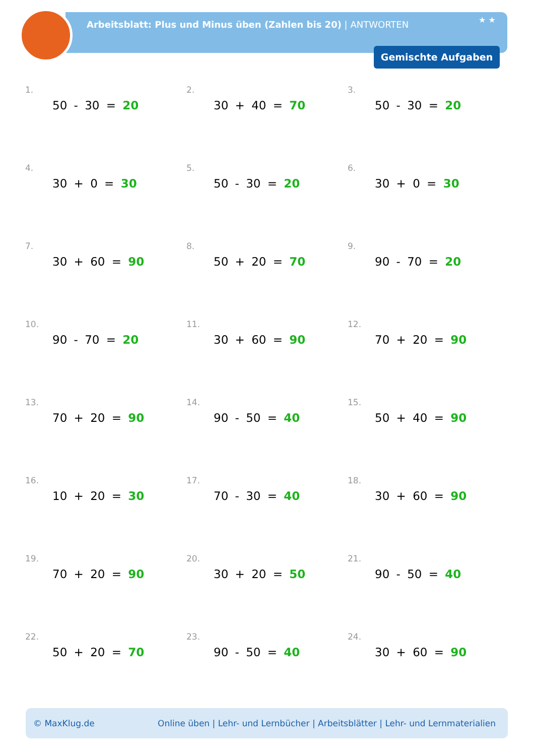Arbeitsblatt: Plus und Minus üben (Zahlen bis 20) | ANTWORTEN
★ ★
Gemischte Aufgaben
1.
50 - 30 = 20
2.
30 + 40 = 70
3.
50 - 30 = 20
4.
30 + 0 = 30
5.
50 - 30 = 20
6.
30 + 0 = 30
7.
30 + 60 = 90
8.
50 + 20 = 70
9.
90 - 70 = 20
10.
90 - 70 = 20
11.
30 + 60 = 90
12.
70 + 20 = 90
13.
70 + 20 = 90
14.
90 - 50 = 40
15.
50 + 40 = 90
16.
10 + 20 = 30
17.
70 - 30 = 40
18.
30 + 60 = 90
19.
70 + 20 = 90
20.
30 + 20 = 50
21.
90 - 50 = 40
22.
50 + 20 = 70
23.
90 - 50 = 40
24.
30 + 60 = 90
© MaxKlug.de Online üben | Lehr- und Lernbücher | Arbeitsblätter | Lehr- und Lernmaterialien